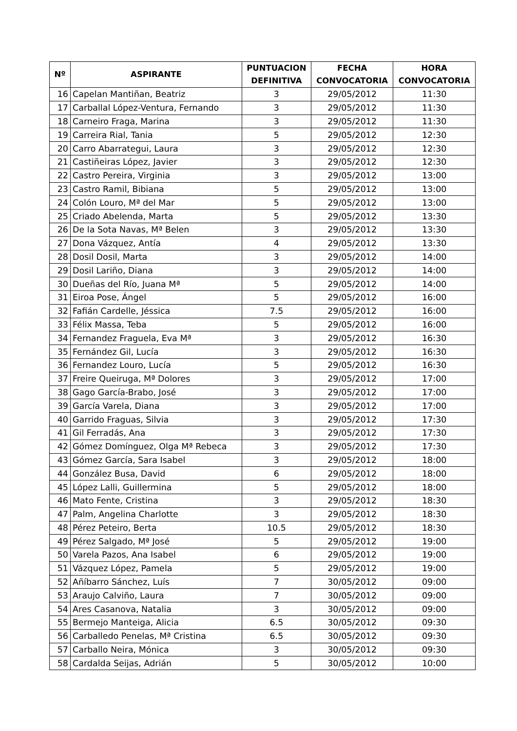| Nº | ASPIRANTE | PUNTUACION DEFINITIVA | FECHA CONVOCATORIA | HORA CONVOCATORIA |
| --- | --- | --- | --- | --- |
| 16 | Capelan Mantiñan, Beatriz | 3 | 29/05/2012 | 11:30 |
| 17 | Carballal López-Ventura, Fernando | 3 | 29/05/2012 | 11:30 |
| 18 | Carneiro Fraga, Marina | 3 | 29/05/2012 | 11:30 |
| 19 | Carreira Rial, Tania | 5 | 29/05/2012 | 12:30 |
| 20 | Carro Abarrategui, Laura | 3 | 29/05/2012 | 12:30 |
| 21 | Castiñeiras López, Javier | 3 | 29/05/2012 | 12:30 |
| 22 | Castro Pereira, Virginia | 3 | 29/05/2012 | 13:00 |
| 23 | Castro Ramil, Bibiana | 5 | 29/05/2012 | 13:00 |
| 24 | Colón Louro, Mª del Mar | 5 | 29/05/2012 | 13:00 |
| 25 | Criado Abelenda, Marta | 5 | 29/05/2012 | 13:30 |
| 26 | De la Sota Navas, Mª Belen | 3 | 29/05/2012 | 13:30 |
| 27 | Dona Vázquez, Antía | 4 | 29/05/2012 | 13:30 |
| 28 | Dosil Dosil, Marta | 3 | 29/05/2012 | 14:00 |
| 29 | Dosil Lariño, Diana | 3 | 29/05/2012 | 14:00 |
| 30 | Dueñas del Río, Juana Mª | 5 | 29/05/2012 | 14:00 |
| 31 | Eiroa Pose, Ángel | 5 | 29/05/2012 | 16:00 |
| 32 | Fafián Cardelle, Jéssica | 7.5 | 29/05/2012 | 16:00 |
| 33 | Félix Massa, Teba | 5 | 29/05/2012 | 16:00 |
| 34 | Fernandez Fraguela, Eva Mª | 3 | 29/05/2012 | 16:30 |
| 35 | Fernández Gil, Lucía | 3 | 29/05/2012 | 16:30 |
| 36 | Fernandez Louro, Lucía | 5 | 29/05/2012 | 16:30 |
| 37 | Freire Queiruga, Mª Dolores | 3 | 29/05/2012 | 17:00 |
| 38 | Gago García-Brabo, José | 3 | 29/05/2012 | 17:00 |
| 39 | García Varela, Diana | 3 | 29/05/2012 | 17:00 |
| 40 | Garrido Fraguas, Silvia | 3 | 29/05/2012 | 17:30 |
| 41 | Gil Ferradás, Ana | 3 | 29/05/2012 | 17:30 |
| 42 | Gómez Domínguez, Olga Mª Rebeca | 3 | 29/05/2012 | 17:30 |
| 43 | Gómez García, Sara Isabel | 3 | 29/05/2012 | 18:00 |
| 44 | González Busa, David | 6 | 29/05/2012 | 18:00 |
| 45 | López Lalli, Guillermina | 5 | 29/05/2012 | 18:00 |
| 46 | Mato Fente, Cristina | 3 | 29/05/2012 | 18:30 |
| 47 | Palm, Angelina Charlotte | 3 | 29/05/2012 | 18:30 |
| 48 | Pérez Peteiro, Berta | 10.5 | 29/05/2012 | 18:30 |
| 49 | Pérez Salgado, Mª José | 5 | 29/05/2012 | 19:00 |
| 50 | Varela Pazos, Ana Isabel | 6 | 29/05/2012 | 19:00 |
| 51 | Vázquez López, Pamela | 5 | 29/05/2012 | 19:00 |
| 52 | Añíbarro Sánchez, Luís | 7 | 30/05/2012 | 09:00 |
| 53 | Araujo Calviño, Laura | 7 | 30/05/2012 | 09:00 |
| 54 | Ares Casanova, Natalia | 3 | 30/05/2012 | 09:00 |
| 55 | Bermejo Manteiga, Alicia | 6.5 | 30/05/2012 | 09:30 |
| 56 | Carballedo Penelas, Mª Cristina | 6.5 | 30/05/2012 | 09:30 |
| 57 | Carballo Neira, Mónica | 3 | 30/05/2012 | 09:30 |
| 58 | Cardalda Seijas, Adrián | 5 | 30/05/2012 | 10:00 |